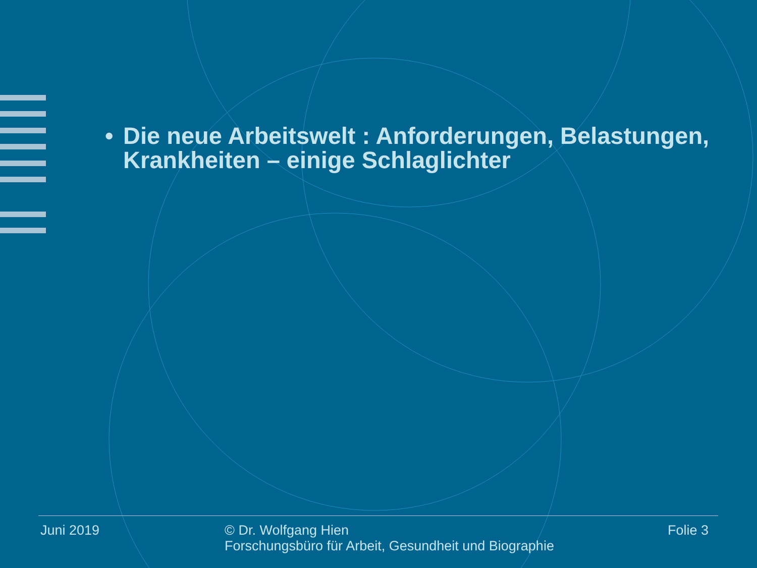• Die neue Arbeitswelt : Anforderungen, Belastungen, Krankheiten – einige Schlaglichter
Juni 2019
© Dr. Wolfgang Hien
Forschungsbüro für Arbeit, Gesundheit und Biographie
Folie 3